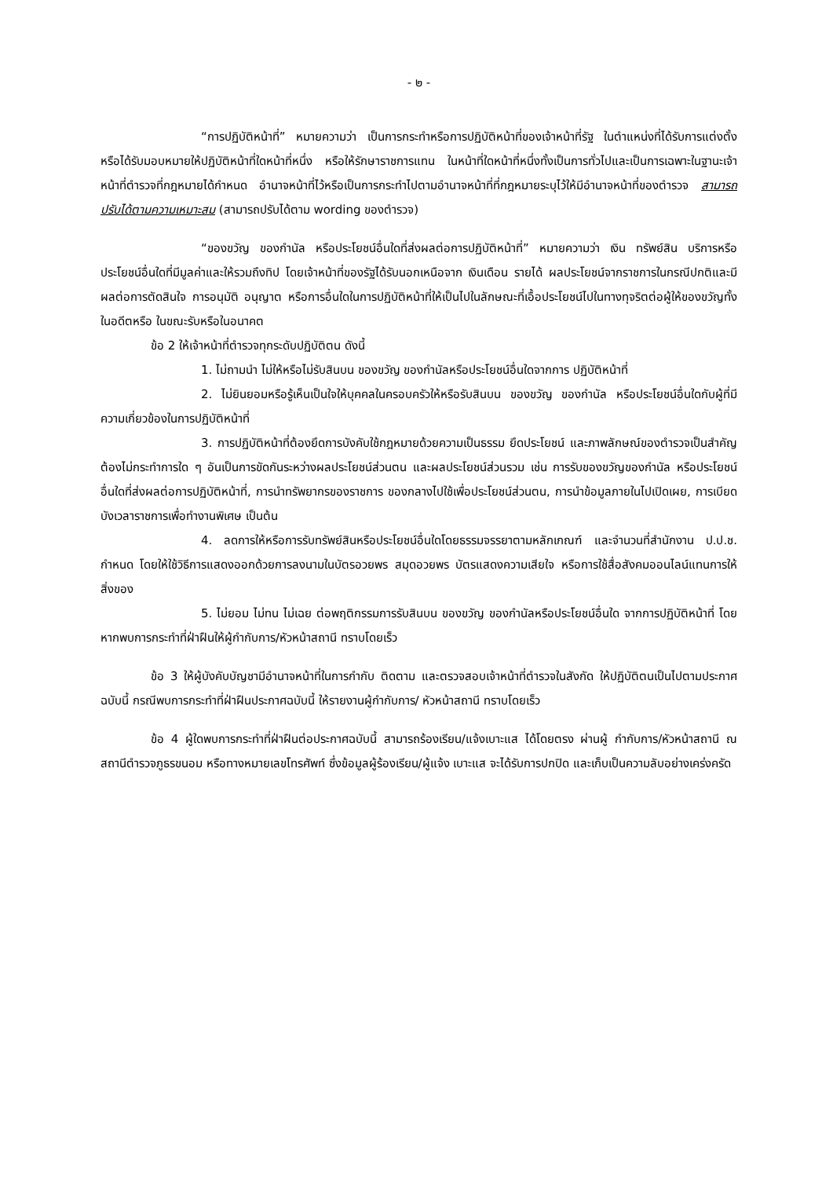- ๒ -
“การปฏิบัติหน้าที่” หมายความว่า เป็นการกระทำหรือการปฏิบัติหน้าที่ของเจ้าหน้าที่รัฐ ในตำแหน่งที่ได้รับการแต่งตั้ง หรือได้รับมอบหมายให้ปฏิบัติหน้าที่ใดหน้าที่หนึ่ง หรือให้รักษาราชการแทน ในหน้าที่ใดหน้าที่หนึ่งทั้งเป็นการทั่วไปและเป็นการเฉพาะในฐานะเจ้าหน้าที่ตำรวจที่กฎหมายได้กำหนด อำนาจหน้าที่ไว้หรือเป็นการกระทำไปตามอำนาจหน้าที่ที่กฎหมายระบุไว้ให้มีอำนาจหน้าที่ของตำรวจ สามารถปรับได้ตามความเหมาะสม (สามารถปรับได้ตาม wording ของตำรวจ)
“ของขวัญ ของกำนัล หรือประโยชน์อื่นใดที่ส่งผลต่อการปฏิบัติหน้าที่” หมายความว่า เงิน ทรัพย์สิน บริการหรือประโยชน์อื่นใดที่มีมูลค่าและให้รวมถึงทิป โดยเจ้าหน้าที่ของรัฐได้รับนอกเหนือจาก เงินเดือน รายได้ ผลประโยชน์จากราชการในกรณีปกติและมีผลต่อการตัดสินใจ การอนุมัติ อนุญาต หรือการอื่นใดในการปฏิบัติหน้าที่ให้เป็นไปในลักษณะที่เอื้อประโยชน์ไปในทางทุจริตต่อผู้ให้ของขวัญทั้งในอดีตหรือ ในขณะรับหรือในอนาคต
ข้อ 2 ให้เจ้าหน้าที่ตำรวจทุกระดับปฏิบัติตน ดังนี้
1. ไม่ถามนำ ไม่ให้หรือไม่รับสินบน ของขวัญ ของกำนัลหรือประโยชน์อื่นใดจากการ ปฏิบัติหน้าที่
2. ไม่ยินยอมหรือรู้เห็นเป็นใจให้บุคคลในครอบครัวให้หรือรับสินบน ของขวัญ ของกำนัล หรือประโยชน์อื่นใดกับผู้ที่มีความเกี่ยวข้องในการปฏิบัติหน้าที่
3. การปฏิบัติหน้าที่ต้องยึดการบังคับใช้กฎหมายด้วยความเป็นธรรม ยึดประโยชน์ และภาพลักษณ์ของตำรวจเป็นสำคัญ ต้องไม่กระทำการใด ๆ อันเป็นการขัดกันระหว่างผลประโยชน์ส่วนตน และผลประโยชน์ส่วนรวม เช่น การรับของขวัญของกำนัล หรือประโยชน์อื่นใดที่ส่งผลต่อการปฏิบัติหน้าที่, การนำทรัพยากรของราชการ ของกลางไปใช้เพื่อประโยชน์ส่วนตน, การนำข้อมูลภายในไปเปิดเผย, การเบียด บังเวลาราชการเพื่อทำงานพิเศษ เป็นต้น
4. ลดการให้หรือการรับทรัพย์สินหรือประโยชน์อื่นใดโดยธรรมจรรยาตามหลักเกณฑ์ และจำนวนที่สำนักงาน ป.ป.ช. กำหนด โดยให้ใช้วิธีการแสดงออกด้วยการลงนามในบัตรอวยพร สมุดอวยพร บัตรแสดงความเสียใจ หรือการใช้สื่อสังคมออนไลน์แทนการให้สิ่งของ
5. ไม่ยอม ไม่ทน ไม่เฉย ต่อพฤติกรรมการรับสินบน ของขวัญ ของกำนัลหรือประโยชน์อื่นใด จากการปฏิบัติหน้าที่ โดยหากพบการกระทำที่ฝ่าฝืนให้ผู้กำกับการ/หัวหน้าสถานี ทราบโดยเร็ว
ข้อ 3 ให้ผู้บังคับบัญชามีอำนาจหน้าที่ในการกำกับ ติดตาม และตรวจสอบเจ้าหน้าที่ตำรวจในสังกัด ให้ปฏิบัติตนเป็นไปตามประกาศฉบับนี้ กรณีพบการกระทำที่ฝ่าฝืนประกาศฉบับนี้ ให้รายงานผู้กำกับการ/ หัวหน้าสถานี ทราบโดยเร็ว
ข้อ 4 ผู้ใดพบการกระทำที่ฝ่าฝืนต่อประกาศฉบับนี้ สามารถร้องเรียน/แจ้งเบาะแส ได้โดยตรง ผ่านผู้ กำกับการ/หัวหน้าสถานี ณ สถานีตำรวจภูธรขนอม หรือทางหมายเลขโทรศัพท์ ซึ่งข้อมูลผู้ร้องเรียน/ผู้แจ้ง เบาะแส จะได้รับการปกปิด และเก็บเป็นความลับอย่างเคร่งครัด